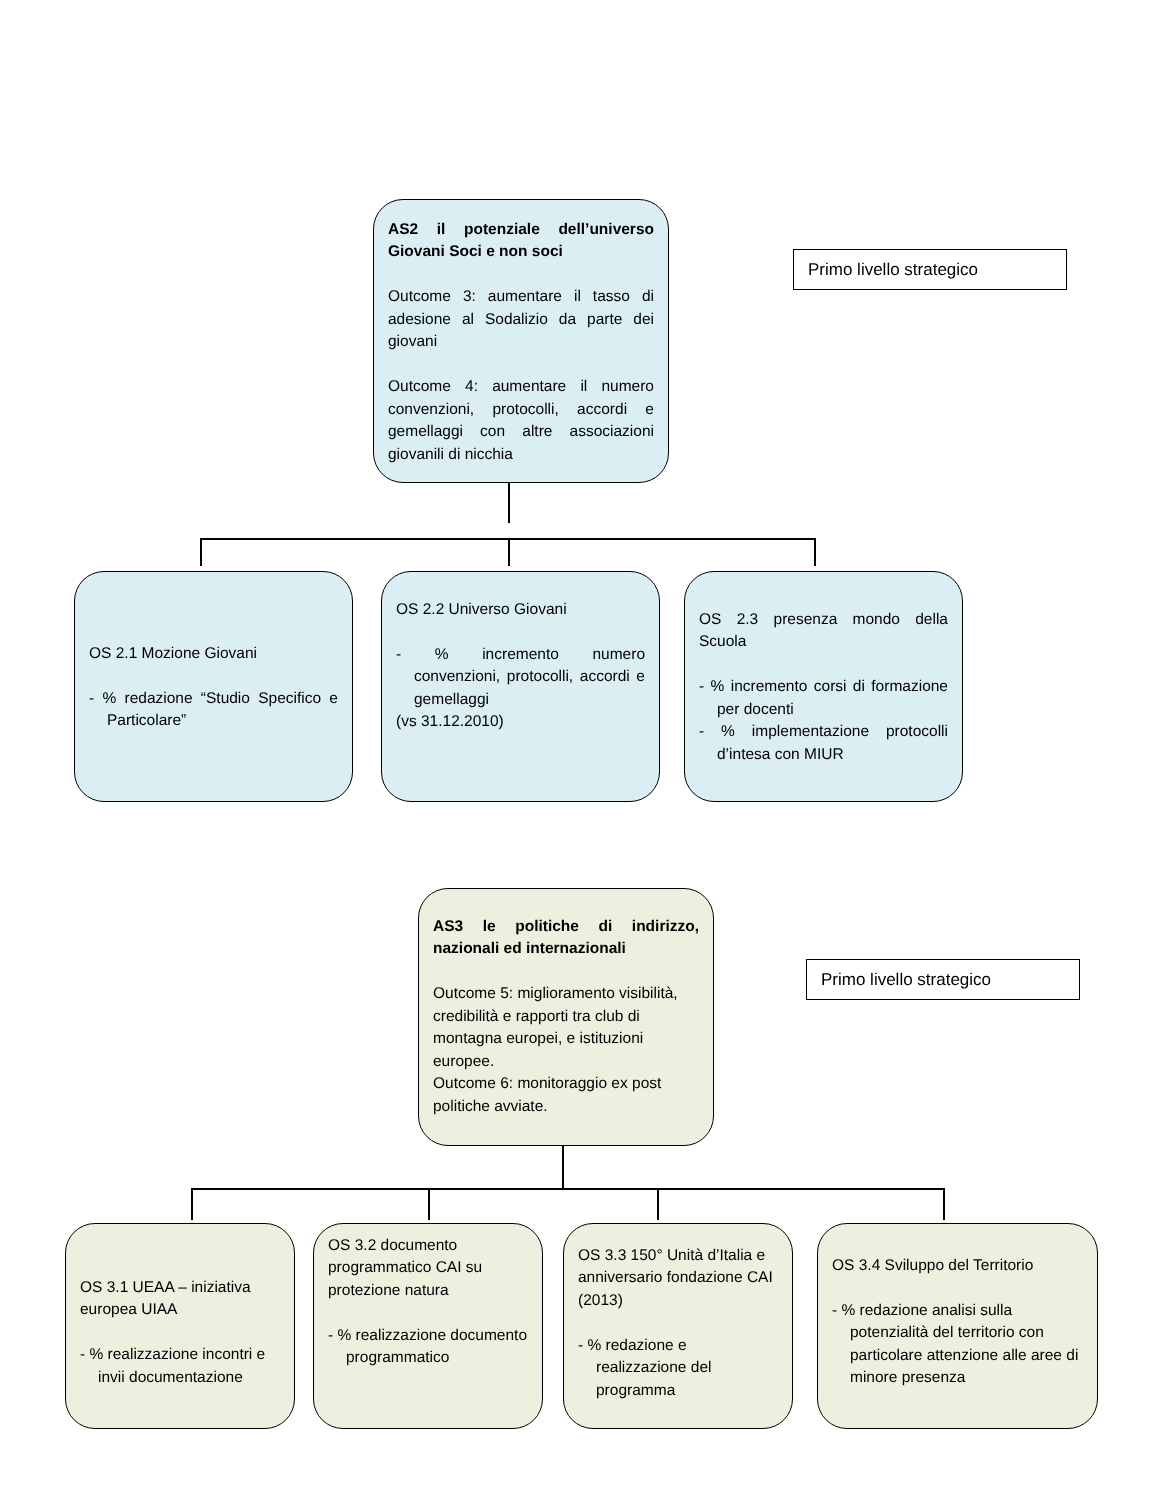AS2 il potenziale dell’universo Giovani Soci e non soci
Outcome 3: aumentare il tasso di adesione al Sodalizio da parte dei giovani
Outcome 4: aumentare il numero convenzioni, protocolli, accordi e gemellaggi con altre associazioni giovanili di nicchia
Primo livello strategico
OS 2.1 Mozione Giovani
- % redazione “Studio Specifico e Particolare”
OS 2.2 Universo Giovani
- % incremento numero convenzioni, protocolli, accordi e gemellaggi
(vs 31.12.2010)
OS 2.3 presenza mondo della Scuola
- % incremento corsi di formazione per docenti
- % implementazione protocolli d’intesa con MIUR
AS3 le politiche di indirizzo, nazionali ed internazionali
Outcome 5: miglioramento visibilità, credibilità e rapporti tra club di montagna europei, e istituzioni europee.
Outcome 6: monitoraggio ex post politiche avviate.
Primo livello strategico
OS 3.1 UEAA – iniziativa europea UIAA
- % realizzazione incontri e invii documentazione
OS 3.2 documento programmatico CAI su protezione natura
- % realizzazione documento programmatico
OS 3.3 150° Unità d’Italia e anniversario fondazione CAI (2013)
- % redazione e realizzazione del programma
OS 3.4 Sviluppo del Territorio
- % redazione analisi sulla potenzialità del territorio con particolare attenzione alle aree di minore presenza